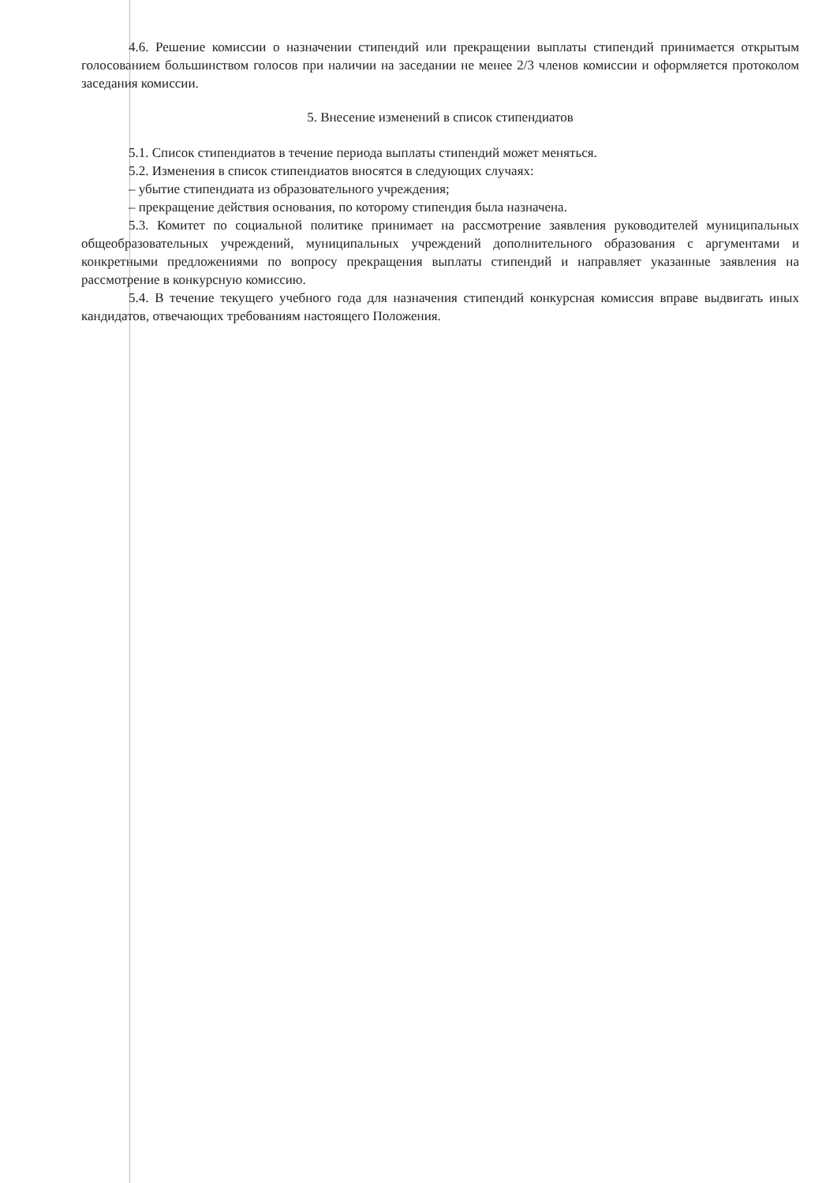4.6. Решение комиссии о назначении стипендий или прекращении выплаты стипендий принимается открытым голосованием большинством голосов при наличии на заседании не менее 2/3 членов комиссии и оформляется протоколом заседания комиссии.
5. Внесение изменений в список стипендиатов
5.1. Список стипендиатов в течение периода выплаты стипендий может меняться.
5.2. Изменения в список стипендиатов вносятся в следующих случаях:
– убытие стипендиата из образовательного учреждения;
– прекращение действия основания, по которому стипендия была назначена.
5.3. Комитет по социальной политике принимает на рассмотрение заявления руководителей муниципальных общеобразовательных учреждений, муниципальных учреждений дополнительного образования с аргументами и конкретными предложениями по вопросу прекращения выплаты стипендий и направляет указанные заявления на рассмотрение в конкурсную комиссию.
5.4. В течение текущего учебного года для назначения стипендий конкурсная комиссия вправе выдвигать иных кандидатов, отвечающих требованиям настоящего Положения.